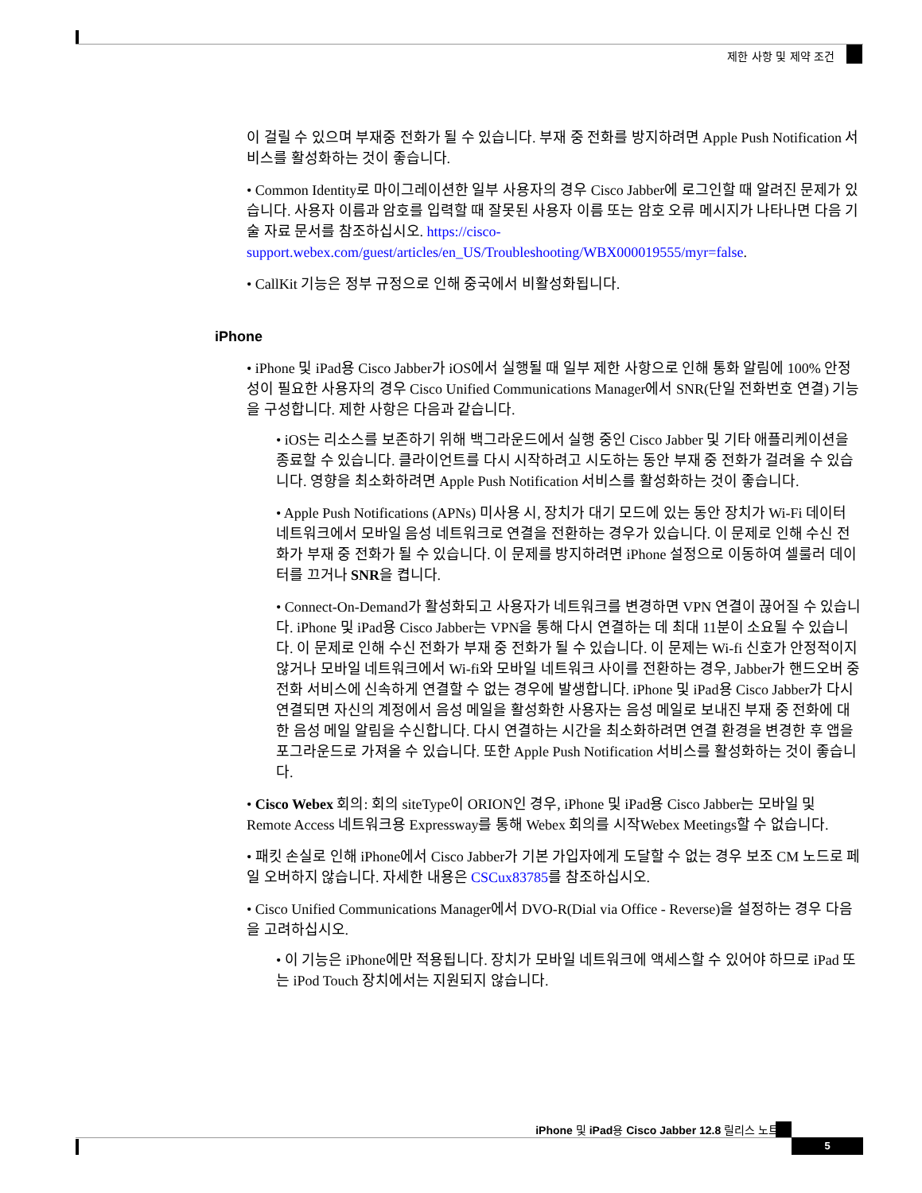제한 사항 및 제약 조건
이 걸릴 수 있으며 부재중 전화가 될 수 있습니다. 부재 중 전화를 방지하려면 Apple Push Notification 서비스를 활성화하는 것이 좋습니다.
• Common Identity로 마이그레이션한 일부 사용자의 경우 Cisco Jabber에 로그인할 때 알려진 문제가 있습니다. 사용자 이름과 암호를 입력할 때 잘못된 사용자 이름 또는 암호 오류 메시지가 나타나면 다음 기술 자료 문서를 참조하십시오. https://cisco-support.webex.com/guest/articles/en_US/Troubleshooting/WBX000019555/myr=false.
• CallKit 기능은 정부 규정으로 인해 중국에서 비활성화됩니다.
iPhone
• iPhone 및 iPad용 Cisco Jabber가 iOS에서 실행될 때 일부 제한 사항으로 인해 통화 알림에 100% 안정성이 필요한 사용자의 경우 Cisco Unified Communications Manager에서 SNR(단일 전화번호 연결) 기능을 구성합니다. 제한 사항은 다음과 같습니다.
• iOS는 리소스를 보존하기 위해 백그라운드에서 실행 중인 Cisco Jabber 및 기타 애플리케이션을 종료할 수 있습니다. 클라이언트를 다시 시작하려고 시도하는 동안 부재 중 전화가 걸려올 수 있습니다. 영향을 최소화하려면 Apple Push Notification 서비스를 활성화하는 것이 좋습니다.
• Apple Push Notifications (APNs) 미사용 시, 장치가 대기 모드에 있는 동안 장치가 Wi-Fi 데이터 네트워크에서 모바일 음성 네트워크로 연결을 전환하는 경우가 있습니다. 이 문제로 인해 수신 전화가 부재 중 전화가 될 수 있습니다. 이 문제를 방지하려면 iPhone 설정으로 이동하여 셀룰러 데이터를 끄거나 SNR을 켭니다.
• Connect-On-Demand가 활성화되고 사용자가 네트워크를 변경하면 VPN 연결이 끊어질 수 있습니다. iPhone 및 iPad용 Cisco Jabber는 VPN을 통해 다시 연결하는 데 최대 11분이 소요될 수 있습니다. 이 문제로 인해 수신 전화가 부재 중 전화가 될 수 있습니다. 이 문제는 Wi-fi 신호가 안정적이지 않거나 모바일 네트워크에서 Wi-fi와 모바일 네트워크 사이를 전환하는 경우, Jabber가 핸드오버 중 전화 서비스에 신속하게 연결할 수 없는 경우에 발생합니다. iPhone 및 iPad용 Cisco Jabber가 다시 연결되면 자신의 계정에서 음성 메일을 활성화한 사용자는 음성 메일로 보내진 부재 중 전화에 대한 음성 메일 알림을 수신합니다. 다시 연결하는 시간을 최소화하려면 연결 환경을 변경한 후 앱을 포그라운드로 가져올 수 있습니다. 또한 Apple Push Notification 서비스를 활성화하는 것이 좋습니다.
• Cisco Webex 회의: 회의 siteType이 ORION인 경우, iPhone 및 iPad용 Cisco Jabber는 모바일 및 Remote Access 네트워크용 Expressway를 통해 Webex 회의를 시작Webex Meetings할 수 없습니다.
• 패킷 손실로 인해 iPhone에서 Cisco Jabber가 기본 가입자에게 도달할 수 없는 경우 보조 CM 노드로 페일 오버하지 않습니다. 자세한 내용은 CSCux83785를 참조하십시오.
• Cisco Unified Communications Manager에서 DVO-R(Dial via Office - Reverse)을 설정하는 경우 다음을 고려하십시오.
• 이 기능은 iPhone에만 적용됩니다. 장치가 모바일 네트워크에 액세스할 수 있어야 하므로 iPad 또는 iPod Touch 장치에서는 지원되지 않습니다.
iPhone 및 iPad용 Cisco Jabber 12.8 릴리스 노트
5